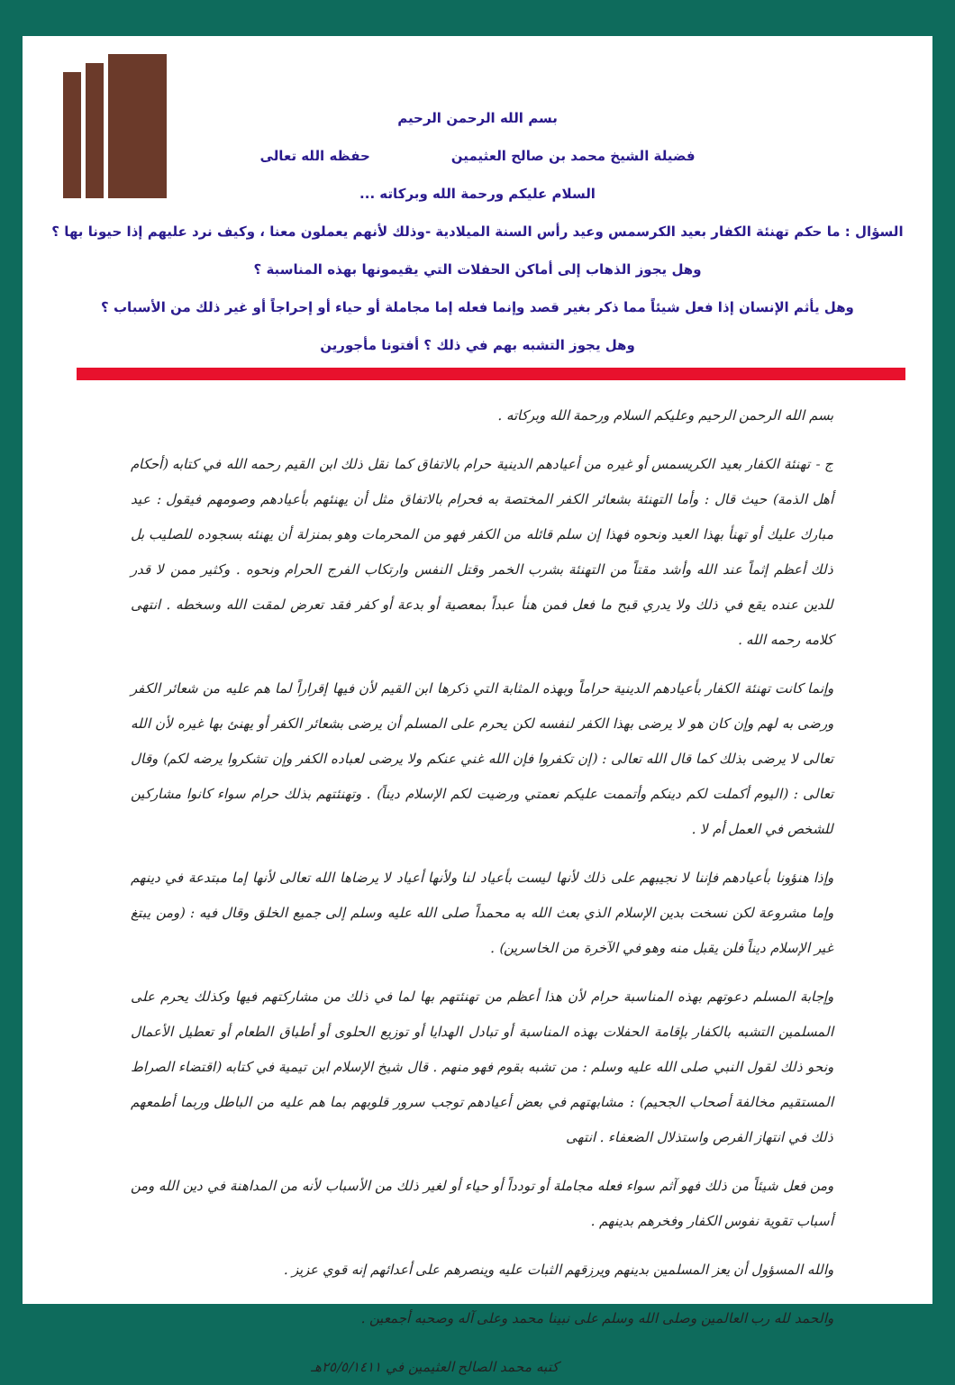بسم الله الرحمن الرحيم
فضيلة الشيخ محمد بن صالح العثيمين حفظه الله تعالى
السلام عليكم ورحمة الله وبركاته ...
السؤال : ما حكم تهنئة الكفار بعيد الكرسمس وعيد رأس السنة الميلادية -وذلك لأنهم يعملون معنا ، وكيف نرد عليهم إذا حيونا بها ؟
وهل يجوز الذهاب إلى أماكن الحفلات التي يقيمونها بهذه المناسبة ؟
وهل يأثم الإنسان إذا فعل شيئاً مما ذكر بغير قصد وإنما فعله إما مجاملة أو حياء أو إحراجاً أو غير ذلك من الأسباب ؟
وهل يجوز التشبه بهم في ذلك ؟ أفتونا مأجورين
بسم الله الرحمن الرحيم وعليكم السلام ورحمة الله وبركاته .
ج - تهنئة الكفار بعيد الكريسمس أو غيره من أعيادهم الدينية حرام بالاتفاق كما نقل ذلك ابن القيم رحمه الله في كتابه (أحكام أهل الذمة) حيث قال : وأما التهنئة بشعائر الكفر المختصة به فحرام بالاتفاق مثل أن يهنئهم بأعيادهم وصومهم فيقول : عيد مبارك عليك أو تهنأ بهذا العيد ونحوه فهذا إن سلم قائله من الكفر فهو من المحرمات وهو بمنزلة أن يهنئه بسجوده للصليب بل ذلك أعظم إثماً عند الله وأشد مقتاً من التهنئة بشرب الخمر وقتل النفس وارتكاب الفرج الحرام ونحوه . وكثير ممن لا قدر للدين عنده يقع في ذلك ولا يدري قبح ما فعل فمن هنأ عبداً بمعصية أو بدعة أو كفر فقد تعرض لمقت الله وسخطه . انتهى كلامه رحمه الله .
وإنما كانت تهنئة الكفار بأعيادهم الدينية حراماً وبهذه المثابة التي ذكرها ابن القيم لأن فيها إقراراً لما هم عليه من شعائر الكفر ورضى به لهم وإن كان هو لا يرضى بهذا الكفر لنفسه لكن يحرم على المسلم أن يرضى بشعائر الكفر أو يهنئ بها غيره لأن الله تعالى لا يرضى بذلك كما قال الله تعالى : (إن تكفروا فإن الله غني عنكم ولا يرضى لعباده الكفر وإن تشكروا يرضه لكم) وقال تعالى : (اليوم أكملت لكم دينكم وأتممت عليكم نعمتي ورضيت لكم الإسلام ديناً) . وتهنئتهم بذلك حرام سواء كانوا مشاركين للشخص في العمل أم لا .
وإذا هنؤونا بأعيادهم فإننا لا نجيبهم على ذلك لأنها ليست بأعياد لنا ولأنها أعياد لا يرضاها الله تعالى لأنها إما مبتدعة في دينهم وإما مشروعة لكن نسخت بدين الإسلام الذي بعث الله به محمداً صلى الله عليه وسلم إلى جميع الخلق وقال فيه : (ومن يبتغ غير الإسلام ديناً فلن يقبل منه وهو في الآخرة من الخاسرين) .
وإجابة المسلم دعوتهم بهذه المناسبة حرام لأن هذا أعظم من تهنئتهم بها لما في ذلك من مشاركتهم فيها وكذلك يحرم على المسلمين التشبه بالكفار بإقامة الحفلات بهذه المناسبة أو تبادل الهدايا أو توزيع الحلوى أو أطباق الطعام أو تعطيل الأعمال ونحو ذلك لقول النبي صلى الله عليه وسلم : من تشبه بقوم فهو منهم . قال شيخ الإسلام ابن تيمية في كتابه (اقتضاء الصراط المستقيم مخالفة أصحاب الجحيم) : مشابهتهم في بعض أعيادهم توجب سرور قلوبهم بما هم عليه من الباطل وربما أطمعهم ذلك في انتهاز الفرص واستذلال الضعفاء . انتهى
ومن فعل شيئاً من ذلك فهو آثم سواء فعله مجاملة أو تودداً أو حياء أو لغير ذلك من الأسباب لأنه من المداهنة في دين الله ومن أسباب تقوية نفوس الكفار وفخرهم بدينهم .
والله المسؤول أن يعز المسلمين بدينهم ويرزقهم الثبات عليه وينصرهم على أعدائهم إنه قوي عزيز .
والحمد لله رب العالمين وصلى الله وسلم على نبينا محمد وعلى آله وصحبه أجمعين .
كتبه محمد الصالح العثيمين في ٢٥/٥/١٤١١هـ